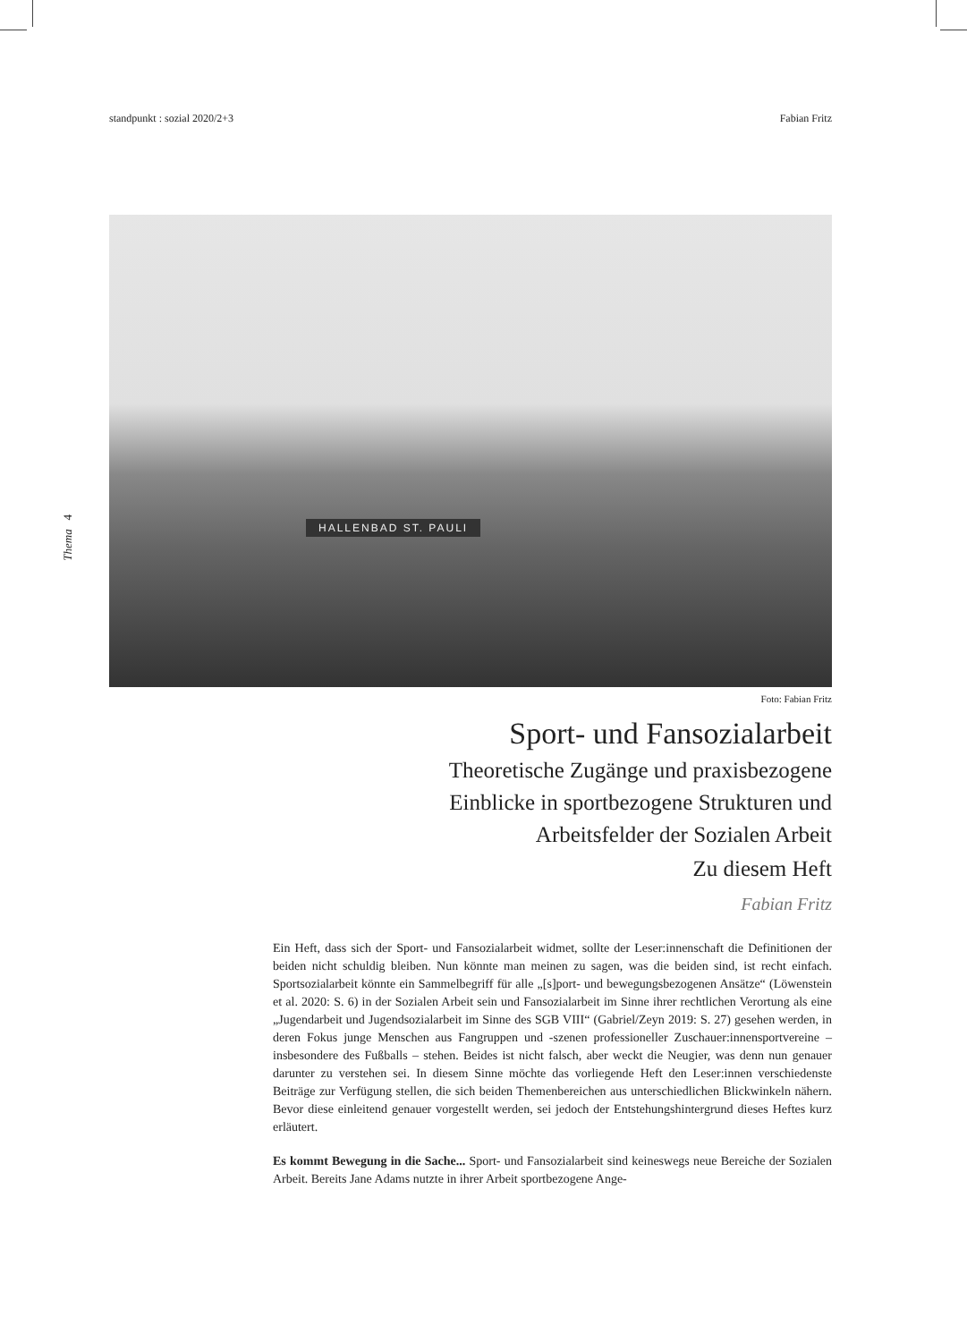standpunkt : sozial 2020/2+3 Fabian Fritz
Thema 4
HALLENBAD ST. PAULI
Foto: Fabian Fritz
Sport- und Fansozialarbeit
Theoretische Zugänge und praxisbezogene
Einblicke in sportbezogene Strukturen und
Arbeitsfelder der Sozialen Arbeit
Zu diesem Heft
Fabian Fritz
Ein Heft, dass sich der Sport- und Fansozialarbeit widmet, sollte der Leser:innenschaft die Definitionen der beiden nicht schuldig bleiben. Nun könnte man meinen zu sagen, was die beiden sind, ist recht einfach. Sportsozialarbeit könnte ein Sammelbegriff für alle „[s]port- und bewegungsbezogenen Ansätze“ (Löwenstein et al. 2020: S. 6) in der Sozialen Arbeit sein und Fansozialarbeit im Sinne ihrer rechtlichen Verortung als eine „Jugendarbeit und Jugendsozialarbeit im Sinne des SGB VIII“ (Gabriel/Zeyn 2019: S. 27) gesehen werden, in deren Fokus junge Menschen aus Fangruppen und -szenen professioneller Zuschauer:innensportvereine – insbesondere des Fußballs – stehen. Beides ist nicht falsch, aber weckt die Neugier, was denn nun genauer darunter zu verstehen sei. In diesem Sinne möchte das vorliegende Heft den Leser:innen verschiedenste Beiträge zur Verfügung stellen, die sich beiden Themenbereichen aus unterschiedlichen Blickwinkeln nähern. Bevor diese einleitend genauer vorgestellt werden, sei jedoch der Entstehungshintergrund dieses Heftes kurz erläutert.
Es kommt Bewegung in die Sache... Sport- und Fansozialarbeit sind keineswegs neue Bereiche der Sozialen Arbeit. Bereits Jane Adams nutzte in ihrer Arbeit sportbezogene Ange-